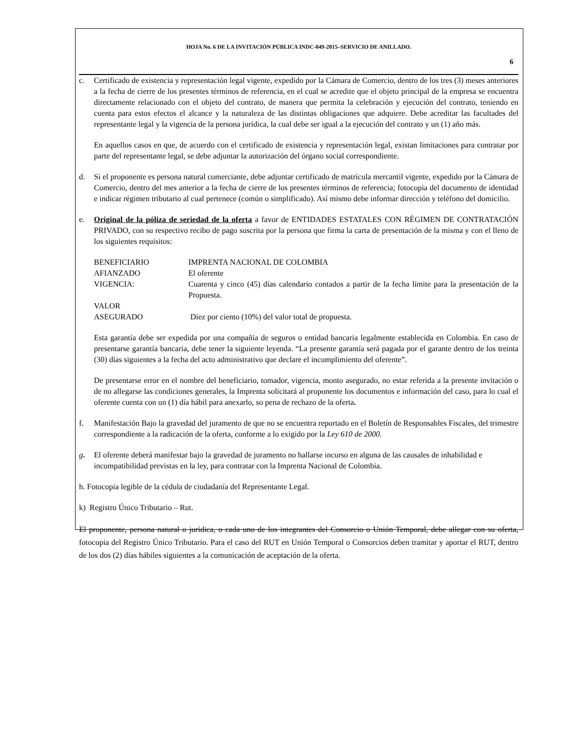HOJA No. 6 DE LA INVITACIÓN PÚBLICA INDC-049-2015–SERVICIO DE ANILLADO.
6
c. Certificado de existencia y representación legal vigente, expedido por la Cámara de Comercio, dentro de los tres (3) meses anteriores a la fecha de cierre de los presentes términos de referencia, en el cual se acredite que el objeto principal de la empresa se encuentra directamente relacionado con el objeto del contrato, de manera que permita la celebración y ejecución del contrato, teniendo en cuenta para estos efectos el alcance y la naturaleza de las distintas obligaciones que adquiere. Debe acreditar las facultades del representante legal y la vigencia de la persona jurídica, la cual debe ser igual a la ejecución del contrato y un (1) año más.
En aquellos casos en que, de acuerdo con el certificado de existencia y representación legal, existan limitaciones para contratar por parte del representante legal, se debe adjuntar la autorización del órgano social correspondiente.
d. Si el proponente es persona natural comerciante, debe adjuntar certificado de matrícula mercantil vigente, expedido por la Cámara de Comercio, dentro del mes anterior a la fecha de cierre de los presentes términos de referencia; fotocopia del documento de identidad e indicar régimen tributario al cual pertenece (común o simplificado). Así mismo debe informar dirección y teléfono del domicilio.
e. Original de la póliza de seriedad de la oferta a favor de ENTIDADES ESTATALES CON RÉGIMEN DE CONTRATACIÓN PRIVADO, con su respectivo recibo de pago suscrita por la persona que firma la carta de presentación de la misma y con el lleno de los siguientes requisitos:
| BENEFICIARIO | IMPRENTA NACIONAL DE COLOMBIA |
| AFIANZADO | El oferente |
| VIGENCIA: | Cuarenta y cinco (45) días calendario contados a partir de la fecha límite para la presentación de la Propuesta. |
| VALOR ASEGURADO | Díez por ciento (10%) del valor total de propuesta. |
Esta garantía debe ser expedida por una compañía de seguros o entidad bancaria legalmente establecida en Colombia. En caso de presentarse garantía bancaria, debe tener la siguiente leyenda. “La presente garantía será pagada por el garante dentro de los treinta (30) días siguientes a la fecha del acto administrativo que declare el incumplimiento del oferente”.
De presentarse error en el nombre del beneficiario, tomador, vigencia, monto asegurado, no estar referida a la presente invitación o de no allegarse las condiciones generales, la Imprenta solicitará al proponente los documentos e información del caso, para lo cual el oferente cuenta con un (1) día hábil para anexarlo, so pena de rechazo de la oferta.
f. Manifestación Bajo la gravedad del juramento de que no se encuentra reportado en el Boletín de Responsables Fiscales, del trimestre correspondiente a la radicación de la oferta, conforme a lo exigido por la Ley 610 de 2000.
g. El oferente deberá manifestar bajo la gravedad de juramento no hallarse incurso en alguna de las causales de inhabilidad e incompatibilidad previstas en la ley, para contratar con la Imprenta Nacional de Colombia.
h. Fotocopia legible de la cédula de ciudadanía del Representante Legal.
k) Registro Único Tributario – Rut.
El proponente, persona natural o jurídica, o cada uno de los integrantes del Consorcio o Unión Temporal, debe allegar con su oferta, fotocopia del Registro Único Tributario. Para el caso del RUT en Unión Temporal o Consorcios deben tramitar y aportar el RUT, dentro de los dos (2) días hábiles siguientes a la comunicación de aceptación de la oferta.